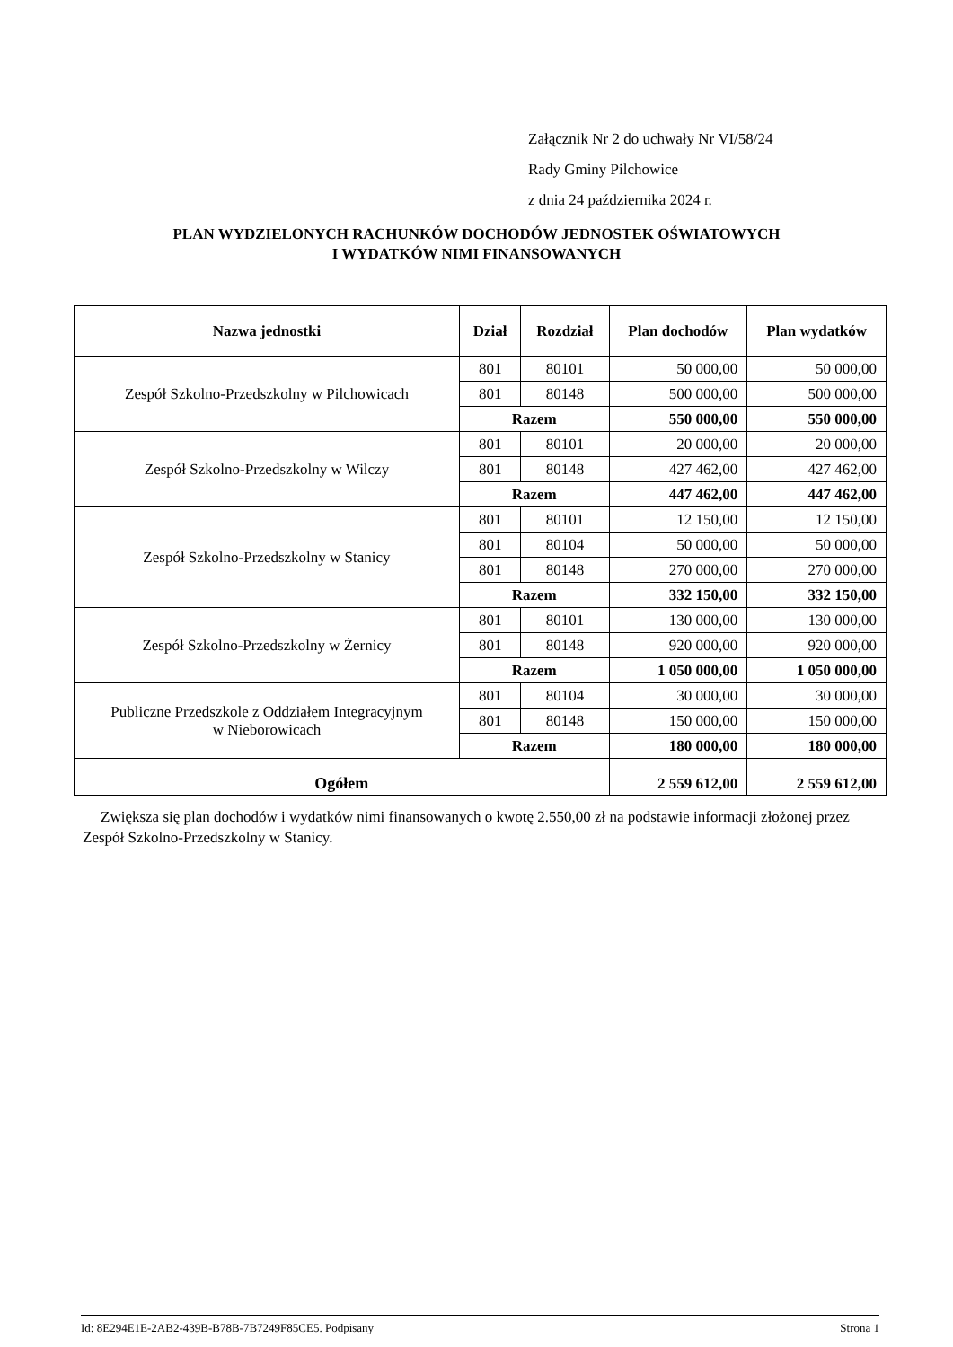Załącznik Nr 2 do uchwały Nr VI/58/24
Rady Gminy Pilchowice
z dnia 24 października 2024 r.
PLAN WYDZIELONYCH RACHUNKÓW DOCHODÓW JEDNOSTEK OŚWIATOWYCH
I WYDATKÓW NIMI FINANSOWANYCH
| Nazwa jednostki | Dział | Rozdział | Plan dochodów | Plan wydatków |
| --- | --- | --- | --- | --- |
| Zespół Szkolno-Przedszkolny w Pilchowicach | 801 | 80101 | 50 000,00 | 50 000,00 |
| | 801 | 80148 | 500 000,00 | 500 000,00 |
| | Razem | | 550 000,00 | 550 000,00 |
| Zespół Szkolno-Przedszkolny w Wilczy | 801 | 80101 | 20 000,00 | 20 000,00 |
| | 801 | 80148 | 427 462,00 | 427 462,00 |
| | Razem | | 447 462,00 | 447 462,00 |
| Zespół Szkolno-Przedszkolny w Stanicy | 801 | 80101 | 12 150,00 | 12 150,00 |
| | 801 | 80104 | 50 000,00 | 50 000,00 |
| | 801 | 80148 | 270 000,00 | 270 000,00 |
| | Razem | | 332 150,00 | 332 150,00 |
| Zespół Szkolno-Przedszkolny w Żernicy | 801 | 80101 | 130 000,00 | 130 000,00 |
| | 801 | 80148 | 920 000,00 | 920 000,00 |
| | Razem | | 1 050 000,00 | 1 050 000,00 |
| Publiczne Przedszkole z Oddziałem Integracyjnym w Nieborowicach | 801 | 80104 | 30 000,00 | 30 000,00 |
| | 801 | 80148 | 150 000,00 | 150 000,00 |
| | Razem | | 180 000,00 | 180 000,00 |
| Ogółem | | | 2 559 612,00 | 2 559 612,00 |
Zwiększa się plan dochodów i wydatków nimi finansowanych o kwotę 2.550,00 zł na podstawie informacji złożonej przez Zespół Szkolno-Przedszkolny w Stanicy.
Id: 8E294E1E-2AB2-439B-B78B-7B7249F85CE5. Podpisany Strona 1